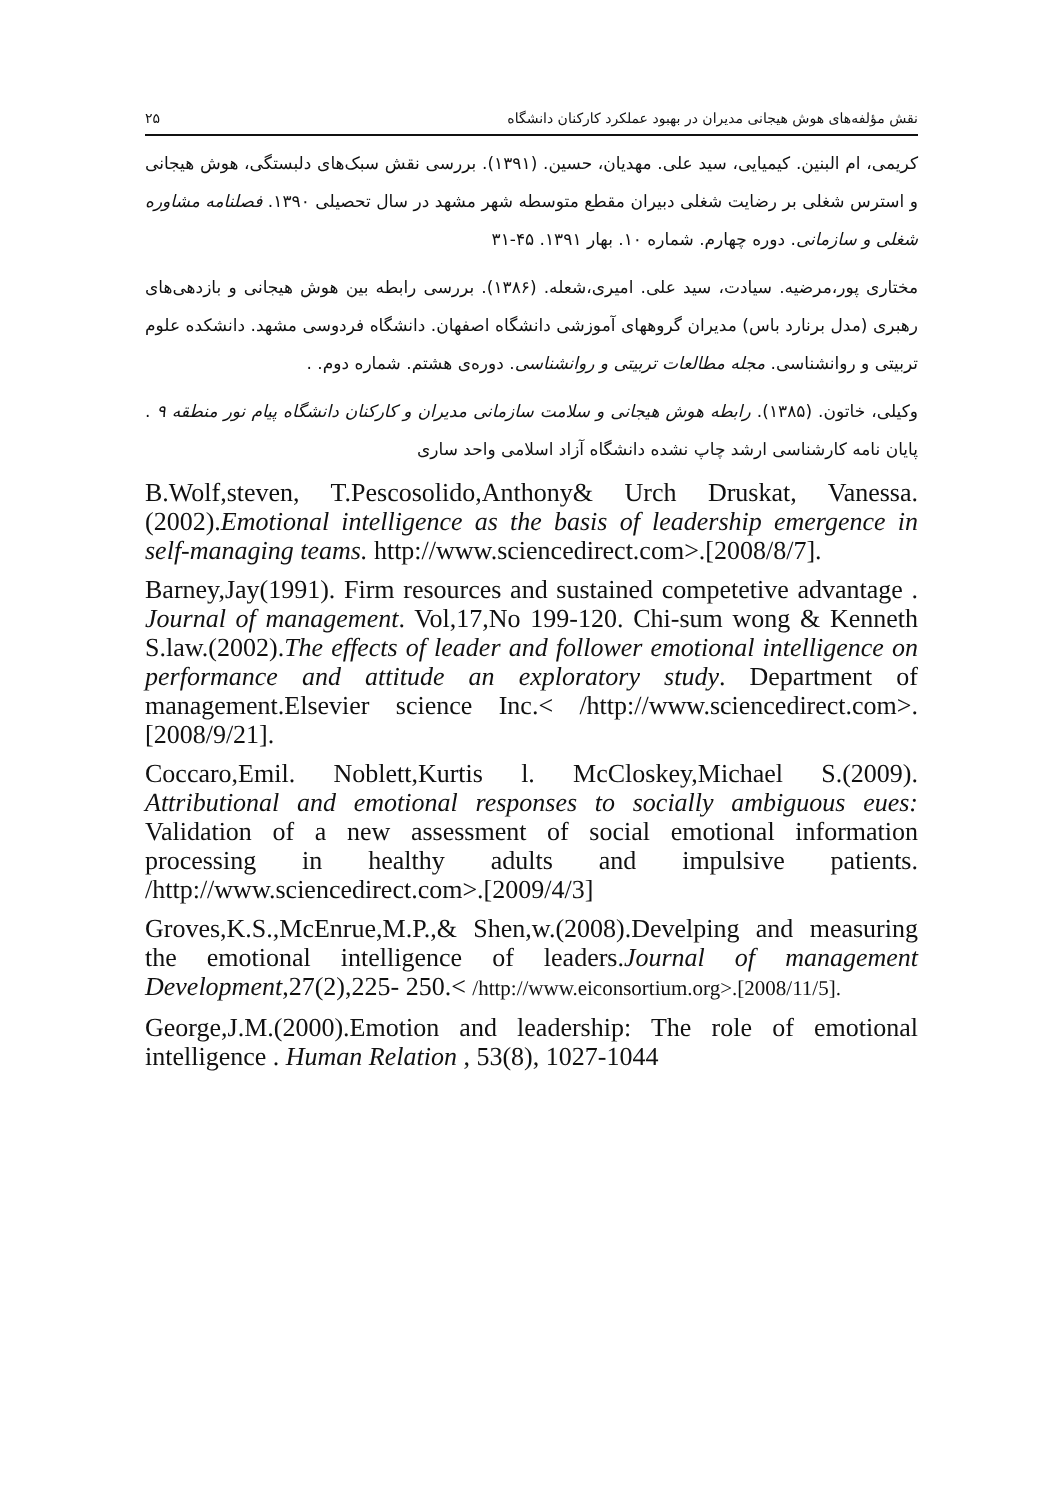نقش مؤلفه‌های هوش هیجانی مدیران در بهبود عملکرد کارکنان دانشگاه ۲۵
کریمی، ام البنین. کیمیایی، سید علی. مهدیان، حسین. (۱۳۹۱). بررسی نقش سبک‌های دلبستگی، هوش هیجانی و استرس شغلی بر رضایت شغلی دبیران مقطع متوسطه شهر مشهد در سال تحصیلی ۱۳۹۰. فصلنامه مشاوره شغلی و سازمانی. دوره چهارم. شماره ۱۰. بهار ۱۳۹۱. ۴۵-۳۱
مختاری پور،مرضیه. سیادت، سید علی. امیری،شعله. (۱۳۸۶). بررسی رابطه بین هوش هیجانی و بازدهی‌های رهبری (مدل برنارد باس) مدیران گروههای آموزشی دانشگاه اصفهان. دانشگاه فردوسی مشهد. دانشکده علوم تربیتی و روانشناسی. مجله مطالعات تربیتی و روانشناسی. دوره‌ی هشتم. شماره دوم. .
وکیلی، خاتون. (۱۳۸۵). رابطه هوش هیجانی و سلامت سازمانی مدیران و کارکنان دانشگاه پیام نور منطقه ۹ . پایان نامه کارشناسی ارشد چاپ نشده دانشگاه آزاد اسلامی واحد ساری
B.Wolf,steven, T.Pescosolido,Anthony& Urch Druskat, Vanessa. (2002).Emotional intelligence as the basis of leadership emergence in self-managing teams. http://www.sciencedirect.com>.[2008/8/7].
Barney,Jay(1991). Firm resources and sustained competetive advantage . Journal of management. Vol,17,No 199-120. Chi-sum wong & Kenneth S.law.(2002).The effects of leader and follower emotional intelligence on performance and attitude an exploratory study. Department of management.Elsevier science Inc.< /http://www.sciencedirect.com>.[2008/9/21].
Coccaro,Emil. Noblett,Kurtis l. McCloskey,Michael S.(2009). Attributional and emotional responses to socially ambiguous eues: Validation of a new assessment of social emotional information processing in healthy adults and impulsive patients. /http://www.sciencedirect.com>.[2009/4/3]
Groves,K.S.,McEnrue,M.P.,& Shen,w.(2008).Develping and measuring the emotional intelligence of leaders.Journal of management Development,27(2),225- 250.< /http://www.eiconsortium.org>.[2008/11/5].
George,J.M.(2000).Emotion and leadership: The role of emotional intelligence . Human Relation , 53(8), 1027-1044